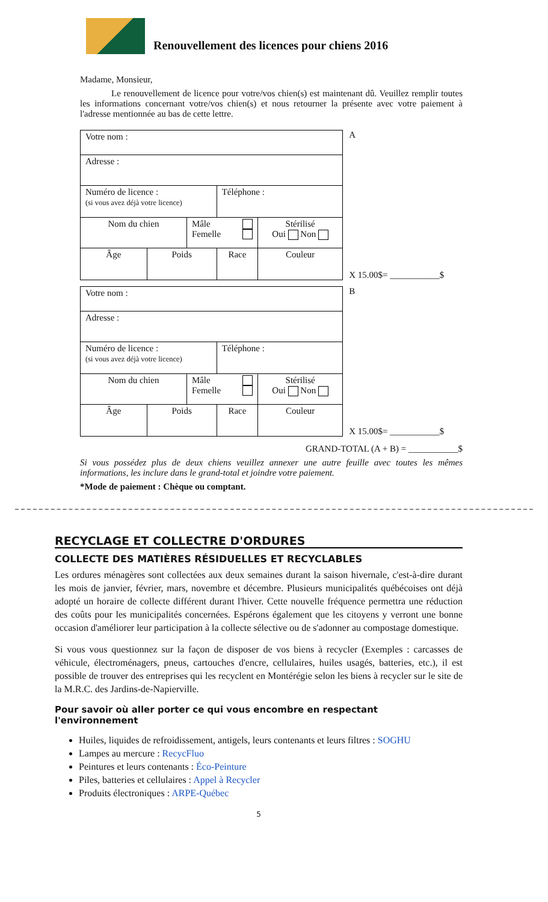Renouvellement des licences pour chiens 2016
Madame, Monsieur,
Le renouvellement de licence pour votre/vos chien(s) est maintenant dû. Veuillez remplir toutes les informations concernant votre/vos chien(s) et nous retourner la présente avec votre paiement à l'adresse mentionnée au bas de cette lettre.
| Votre nom : | | | | |
| Adresse : | | | | |
| Numéro de licence : (si vous avez déjà votre licence) | | | Téléphone : | |
| Nom du chien | | Mâle Femelle | | Stérilisé Oui Non |
| Âge | Poids | | Race | Couleur |
A
X 15.00$= ___________$
| Votre nom : | | | | |
| Adresse : | | | | |
| Numéro de licence : (si vous avez déjà votre licence) | | | Téléphone : | |
| Nom du chien | | Mâle Femelle | | Stérilisé Oui Non |
| Âge | Poids | | Race | Couleur |
B
X 15.00$= ___________$
GRAND-TOTAL (A + B) = ___________$
Si vous possédez plus de deux chiens veuillez annexer une autre feuille avec toutes les mêmes informations, les inclure dans le grand-total et joindre votre paiement.
*Mode de paiement : Chèque ou comptant.
RECYCLAGE ET COLLECTRE D'ORDURES
COLLECTE DES MATIÈRES RÉSIDUELLES ET RECYCLABLES
Les ordures ménagères sont collectées aux deux semaines durant la saison hivernale, c'est-à-dire durant les mois de janvier, février, mars, novembre et décembre. Plusieurs municipalités québécoises ont déjà adopté un horaire de collecte différent durant l'hiver. Cette nouvelle fréquence permettra une réduction des coûts pour les municipalités concernées. Espérons également que les citoyens y verront une bonne occasion d'améliorer leur participation à la collecte sélective ou de s'adonner au compostage domestique.
Si vous vous questionnez sur la façon de disposer de vos biens à recycler (Exemples : carcasses de véhicule, électroménagers, pneus, cartouches d'encre, cellulaires, huiles usagés, batteries, etc.), il est possible de trouver des entreprises qui les recyclent en Montérégie selon les biens à recycler sur le site de la M.R.C. des Jardins-de-Napierville.
Pour savoir où aller porter ce qui vous encombre en respectant l'environnement
Huiles, liquides de refroidissement, antigels, leurs contenants et leurs filtres : SOGHU
Lampes au mercure : RecycFluo
Peintures et leurs contenants : Éco-Peinture
Piles, batteries et cellulaires : Appel à Recycler
Produits électroniques : ARPE-Québec
5